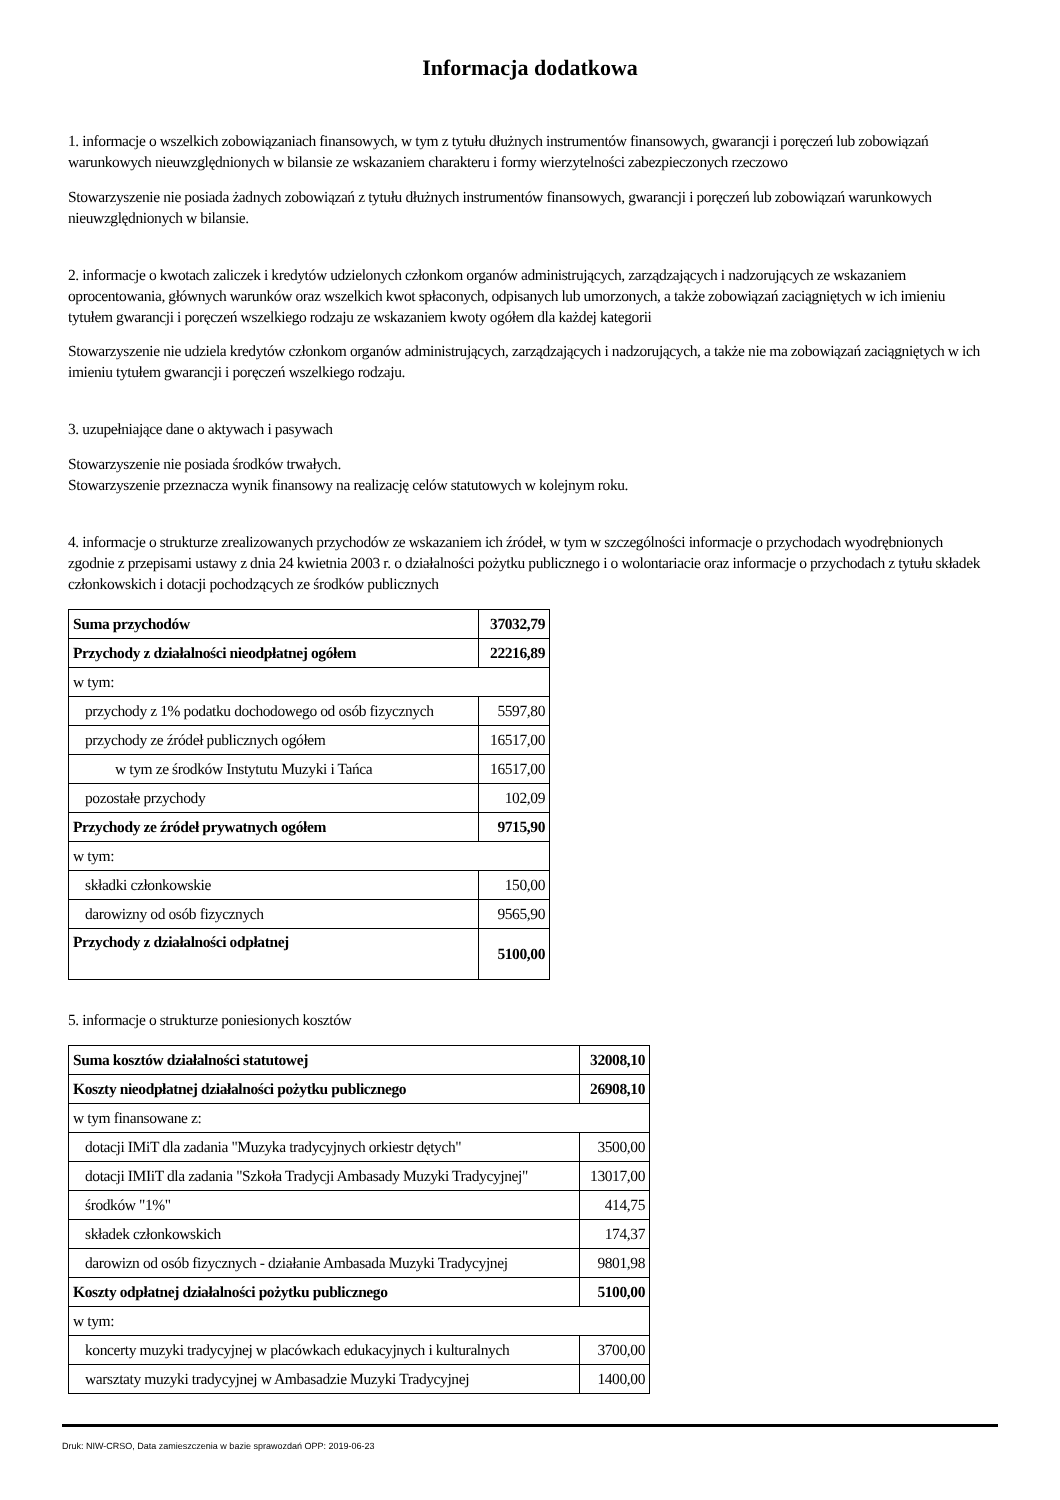Informacja dodatkowa
1. informacje o wszelkich zobowiązaniach finansowych, w tym z tytułu dłużnych instrumentów finansowych, gwarancji i poręczeń lub zobowiązań warunkowych nieuwzględnionych w bilansie ze wskazaniem charakteru i formy wierzytelności zabezpieczonych rzeczowo
Stowarzyszenie nie posiada żadnych zobowiązań z tytułu dłużnych instrumentów finansowych, gwarancji i poręczeń lub zobowiązań warunkowych nieuwzględnionych w bilansie.
2. informacje o kwotach zaliczek i kredytów udzielonych członkom organów administrujących, zarządzających i nadzorujących ze wskazaniem oprocentowania, głównych warunków oraz wszelkich kwot spłaconych, odpisanych lub umorzonych, a także zobowiązań zaciągniętych w ich imieniu tytułem gwarancji i poręczeń wszelkiego rodzaju ze wskazaniem kwoty ogółem dla każdej kategorii
Stowarzyszenie nie udziela kredytów członkom organów administrujących, zarządzających i nadzorujących, a także nie ma zobowiązań zaciągniętych w ich imieniu tytułem gwarancji i poręczeń wszelkiego rodzaju.
3. uzupełniające dane o aktywach i pasywach
Stowarzyszenie nie posiada środków trwałych.
Stowarzyszenie przeznacza wynik finansowy na realizację celów statutowych w kolejnym roku.
4. informacje o strukturze zrealizowanych przychodów ze wskazaniem ich źródeł, w tym w szczególności informacje o przychodach wyodrębnionych zgodnie z przepisami ustawy z dnia 24 kwietnia 2003 r. o działalności pożytku publicznego i o wolontariacie oraz informacje o przychodach z tytułu składek członkowskich i dotacji pochodzących ze środków publicznych
| Suma przychodów | 37032,79 |
| Przychody z działalności nieodpłatnej ogółem | 22216,89 |
| w tym: | |
| przychody z 1% podatku dochodowego od osób fizycznych | 5597,80 |
| przychody ze źródeł publicznych ogółem | 16517,00 |
| w tym ze środków Instytutu Muzyki i Tańca | 16517,00 |
| pozostałe przychody | 102,09 |
| Przychody ze źródeł prywatnych ogółem | 9715,90 |
| w tym: | |
| składki członkowskie | 150,00 |
| darowizny od osób fizycznych | 9565,90 |
| Przychody z działalności odpłatnej | 5100,00 |
5. informacje o strukturze poniesionych kosztów
| Suma kosztów działalności statutowej | 32008,10 |
| Koszty nieodpłatnej działalności pożytku publicznego | 26908,10 |
| w tym finansowane z: | |
| dotacji IMiT dla zadania "Muzyka tradycyjnych orkiestr dętych" | 3500,00 |
| dotacji IMIiT dla zadania "Szkoła Tradycji Ambasady Muzyki Tradycyjnej" | 13017,00 |
| środków "1%" | 414,75 |
| składek członkowskich | 174,37 |
| darowizn od osób fizycznych - działanie Ambasada Muzyki Tradycyjnej | 9801,98 |
| Koszty odpłatnej działalności pożytku publicznego | 5100,00 |
| w tym: | |
| koncerty muzyki tradycyjnej w placówkach edukacyjnych i kulturalnych | 3700,00 |
| warsztaty muzyki tradycyjnej w Ambasadzie Muzyki Tradycyjnej | 1400,00 |
Druk: NIW-CRSO, Data zamieszczenia w bazie sprawozdań OPP: 2019-06-23